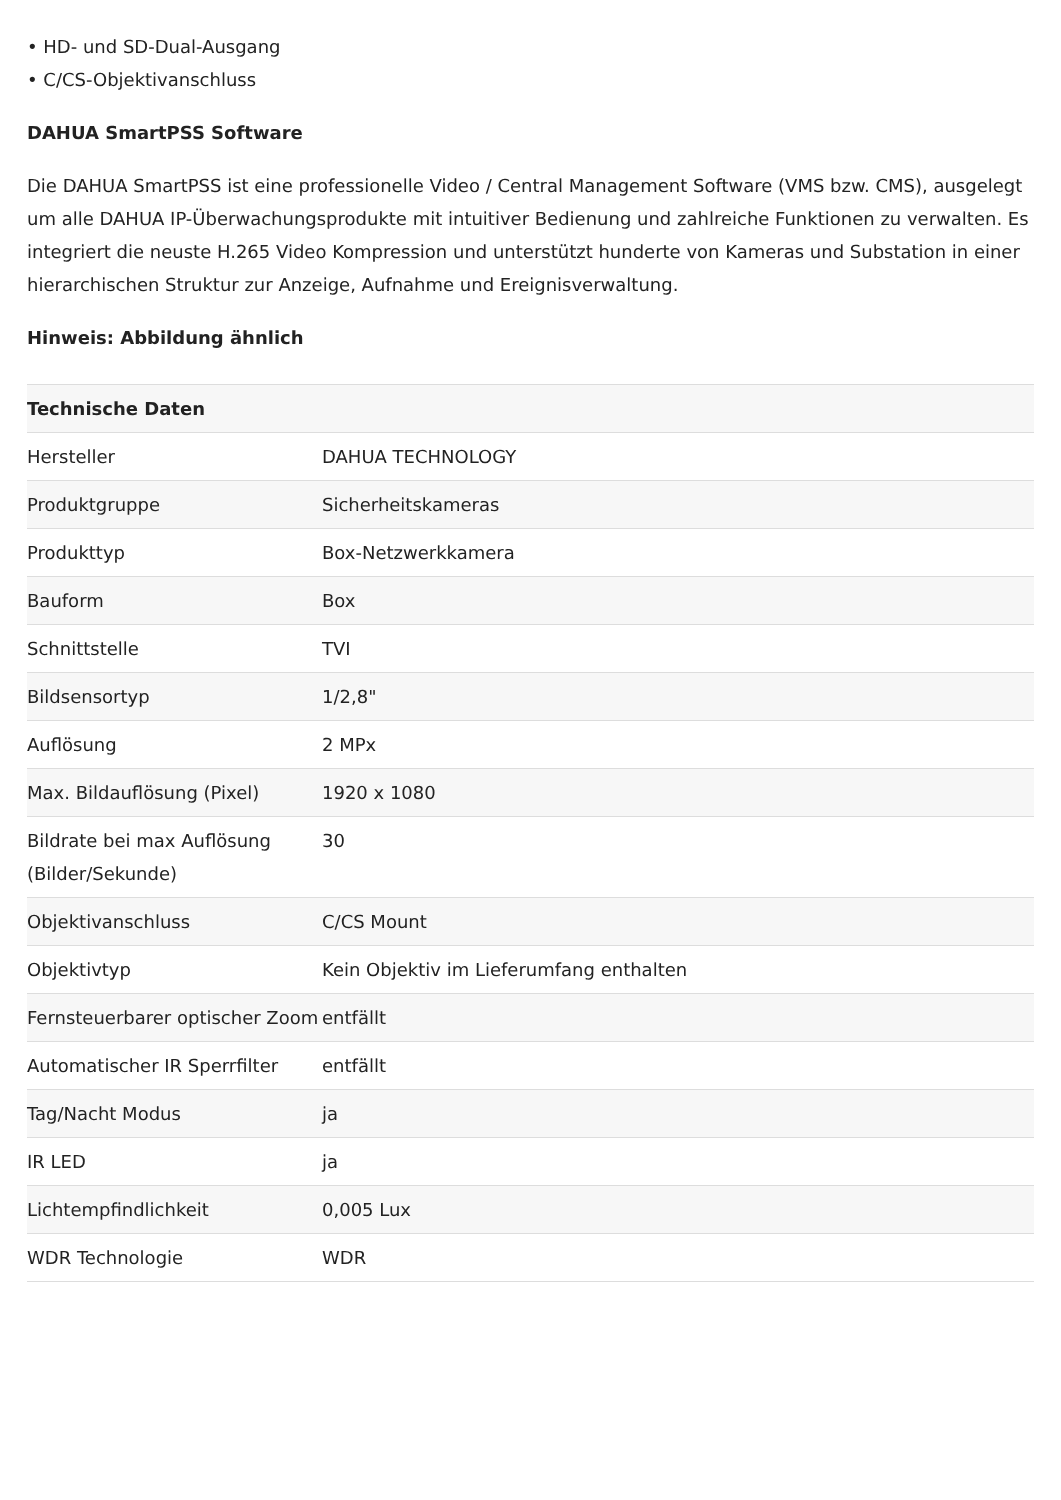• HD- und SD-Dual-Ausgang
• C/CS-Objektivanschluss
DAHUA SmartPSS Software
Die DAHUA SmartPSS ist eine professionelle Video / Central Management Software (VMS bzw. CMS), ausgelegt um alle DAHUA IP-Überwachungsprodukte mit intuitiver Bedienung und zahlreiche Funktionen zu verwalten. Es integriert die neuste H.265 Video Kompression und unterstützt hunderte von Kameras und Substation in einer hierarchischen Struktur zur Anzeige, Aufnahme und Ereignisverwaltung.
Hinweis: Abbildung ähnlich
| Technische Daten | |
| --- | --- |
| Hersteller | DAHUA TECHNOLOGY |
| Produktgruppe | Sicherheitskameras |
| Produkttyp | Box-Netzwerkkamera |
| Bauform | Box |
| Schnittstelle | TVI |
| Bildsensortyp | 1/2,8" |
| Auflösung | 2 MPx |
| Max. Bildauflösung (Pixel) | 1920 x 1080 |
| Bildrate bei max Auflösung (Bilder/Sekunde) | 30 |
| Objektivanschluss | C/CS Mount |
| Objektivtyp | Kein Objektiv im Lieferumfang enthalten |
| Fernsteuerbarer optischer Zoom | entfällt |
| Automatischer IR Sperrfilter | entfällt |
| Tag/Nacht Modus | ja |
| IR LED | ja |
| Lichtempfindlichkeit | 0,005 Lux |
| WDR Technologie | WDR |